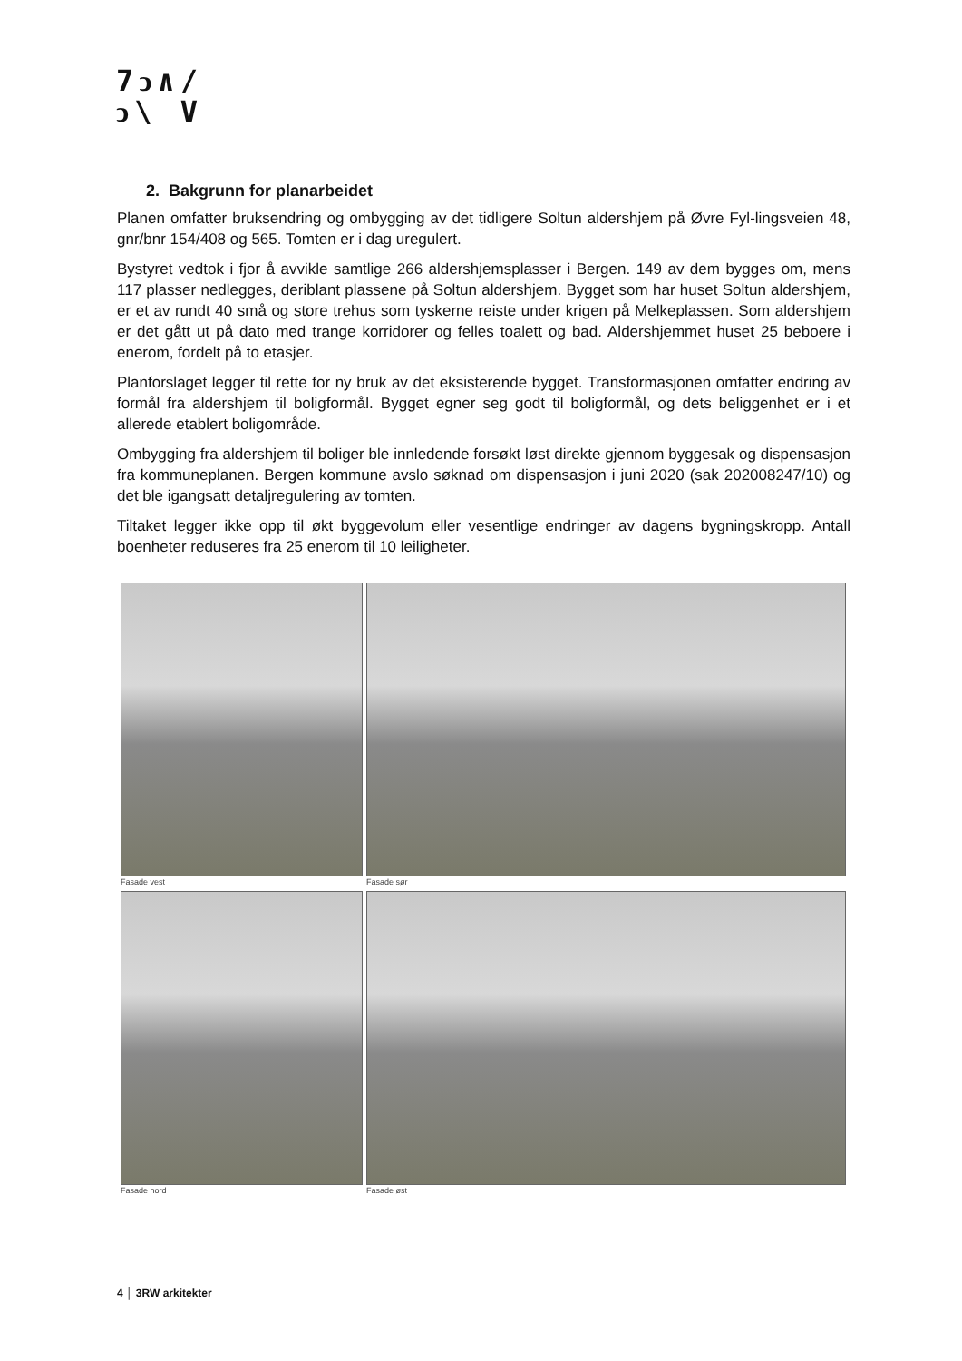7ↄ∧/
ↄ\ V
2. Bakgrunn for planarbeidet
Planen omfatter bruksendring og ombygging av det tidligere Soltun aldershjem på Øvre Fyl-lingsveien 48, gnr/bnr 154/408 og 565. Tomten er i dag uregulert.
Bystyret vedtok i fjor å avvikle samtlige 266 aldershjemsplasser i Bergen. 149 av dem bygges om, mens 117 plasser nedlegges, deriblant plassene på Soltun aldershjem. Bygget som har huset Soltun aldershjem, er et av rundt 40 små og store trehus som tyskerne reiste under krigen på Melkeplassen. Som aldershjem er det gått ut på dato med trange korridorer og felles toalett og bad. Aldershjemmet huset 25 beboere i enerom, fordelt på to etasjer.
Planforslaget legger til rette for ny bruk av det eksisterende bygget. Transformasjonen omfatter endring av formål fra aldershjem til boligformål. Bygget egner seg godt til boligformål, og dets beliggenhet er i et allerede etablert boligområde.
Ombygging fra aldershjem til boliger ble innledende forsøkt løst direkte gjennom byggesak og dispensasjon fra kommuneplanen. Bergen kommune avslo søknad om dispensasjon i juni 2020 (sak 202008247/10) og det ble igangsatt detaljregulering av tomten.
Tiltaket legger ikke opp til økt byggevolum eller vesentlige endringer av dagens bygningskropp. Antall boenheter reduseres fra 25 enerom til 10 leiligheter.
Fasade vest
Fasade sør
Fasade nord
Fasade øst
4 │ 3RW arkitekter